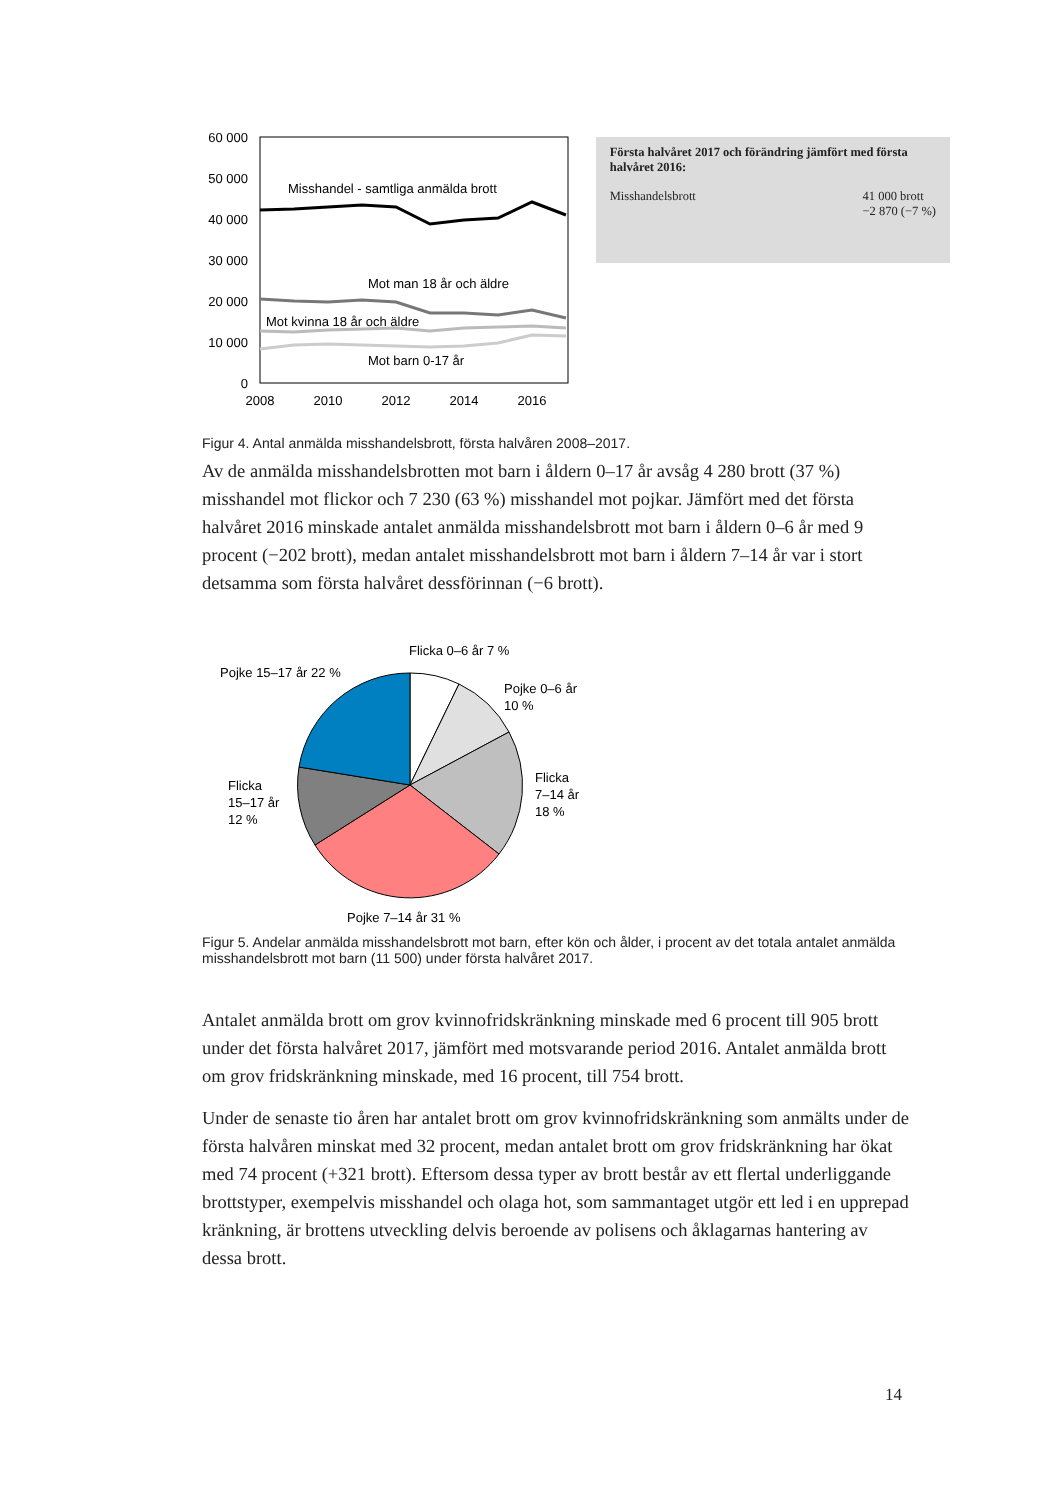60 000
50 000
40 000
30 000
20 000
10 000
0
2008
2010
2012
2014
2016
Misshandel - samtliga anmälda brott
Mot man 18 år och äldre
Mot kvinna 18 år och äldre
Mot barn 0-17 år
Första halvåret 2017 och förändring jämfört med första halvåret 2016:
Misshandelsbrott 41 000 brott
−2 870 (−7 %)
Figur 4. Antal anmälda misshandelsbrott, första halvåren 2008–2017.
Av de anmälda misshandelsbrotten mot barn i åldern 0–17 år avsåg 4 280 brott (37 %) misshandel mot flickor och 7 230 (63 %) misshandel mot pojkar. Jämfört med det första halvåret 2016 minskade antalet anmälda misshandelsbrott mot barn i åldern 0–6 år med 9 procent (−202 brott), medan antalet misshandelsbrott mot barn i åldern 7–14 år var i stort detsamma som första halvåret dessförinnan (−6 brott).
Flicka 0–6 år 7 %
Pojke 15–17 år 22 %
Pojke 0–6 år
10 %
Flicka
7–14 år
18 %
Flicka
15–17 år
12 %
Pojke 7–14 år 31 %
Figur 5. Andelar anmälda misshandelsbrott mot barn, efter kön och ålder, i procent av det totala antalet anmälda misshandelsbrott mot barn (11 500) under första halvåret 2017.
Antalet anmälda brott om grov kvinnofridskränkning minskade med 6 procent till 905 brott under det första halvåret 2017, jämfört med motsvarande period 2016. Antalet anmälda brott om grov fridskränkning minskade, med 16 procent, till 754 brott.
Under de senaste tio åren har antalet brott om grov kvinnofridskränkning som anmälts under de första halvåren minskat med 32 procent, medan antalet brott om grov fridskränkning har ökat med 74 procent (+321 brott). Eftersom dessa typer av brott består av ett flertal underliggande brottstyper, exempelvis misshandel och olaga hot, som sammantaget utgör ett led i en upprepad kränkning, är brottens utveckling delvis beroende av polisens och åklagarnas hantering av dessa brott.
14